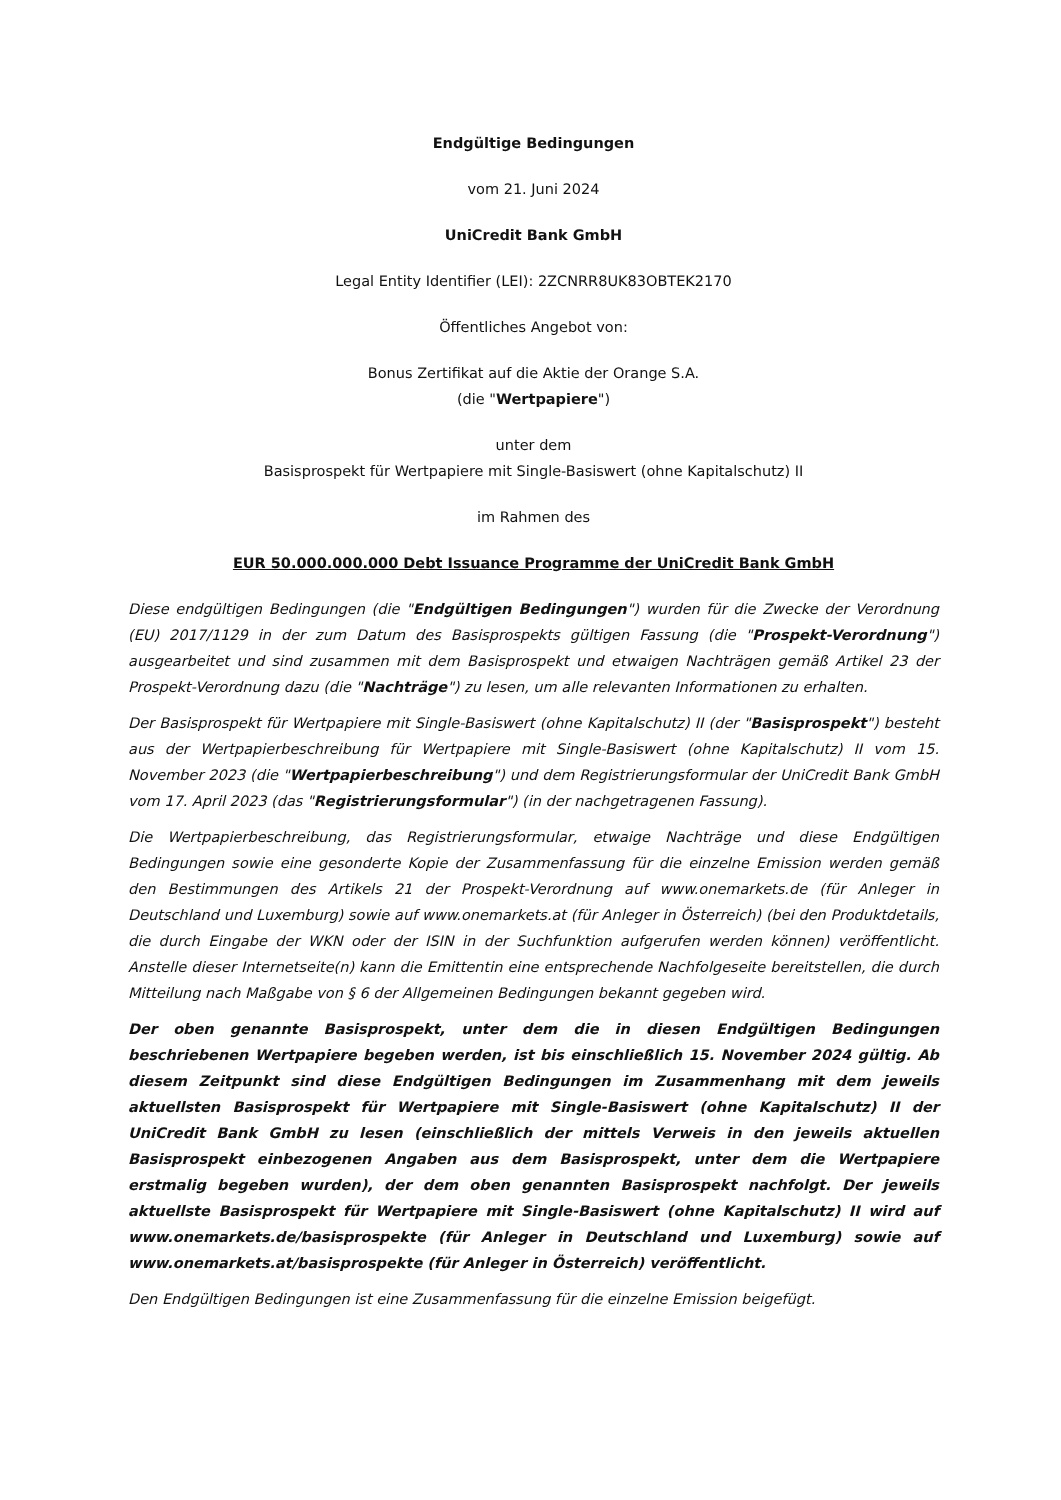Endgültige Bedingungen
vom 21. Juni 2024
UniCredit Bank GmbH
Legal Entity Identifier (LEI): 2ZCNRR8UK83OBTEK2170
Öffentliches Angebot von:
Bonus Zertifikat auf die Aktie der Orange S.A.
(die "Wertpapiere")
unter dem
Basisprospekt für Wertpapiere mit Single-Basiswert (ohne Kapitalschutz) II
im Rahmen des
EUR 50.000.000.000 Debt Issuance Programme der UniCredit Bank GmbH
Diese endgültigen Bedingungen (die "Endgültigen Bedingungen") wurden für die Zwecke der Verordnung (EU) 2017/1129 in der zum Datum des Basisprospekts gültigen Fassung (die "Prospekt-Verordnung") ausgearbeitet und sind zusammen mit dem Basisprospekt und etwaigen Nachträgen gemäß Artikel 23 der Prospekt-Verordnung dazu (die "Nachträge") zu lesen, um alle relevanten Informationen zu erhalten.
Der Basisprospekt für Wertpapiere mit Single-Basiswert (ohne Kapitalschutz) II (der "Basisprospekt") besteht aus der Wertpapierbeschreibung für Wertpapiere mit Single-Basiswert (ohne Kapitalschutz) II vom 15. November 2023 (die "Wertpapierbeschreibung") und dem Registrierungsformular der UniCredit Bank GmbH vom 17. April 2023 (das "Registrierungsformular") (in der nachgetragenen Fassung).
Die Wertpapierbeschreibung, das Registrierungsformular, etwaige Nachträge und diese Endgültigen Bedingungen sowie eine gesonderte Kopie der Zusammenfassung für die einzelne Emission werden gemäß den Bestimmungen des Artikels 21 der Prospekt-Verordnung auf www.onemarkets.de (für Anleger in Deutschland und Luxemburg) sowie auf www.onemarkets.at (für Anleger in Österreich) (bei den Produktdetails, die durch Eingabe der WKN oder der ISIN in der Suchfunktion aufgerufen werden können) veröffentlicht. Anstelle dieser Internetseite(n) kann die Emittentin eine entsprechende Nachfolgeseite bereitstellen, die durch Mitteilung nach Maßgabe von § 6 der Allgemeinen Bedingungen bekannt gegeben wird.
Der oben genannte Basisprospekt, unter dem die in diesen Endgültigen Bedingungen beschriebenen Wertpapiere begeben werden, ist bis einschließlich 15. November 2024 gültig. Ab diesem Zeitpunkt sind diese Endgültigen Bedingungen im Zusammenhang mit dem jeweils aktuellsten Basisprospekt für Wertpapiere mit Single-Basiswert (ohne Kapitalschutz) II der UniCredit Bank GmbH zu lesen (einschließlich der mittels Verweis in den jeweils aktuellen Basisprospekt einbezogenen Angaben aus dem Basisprospekt, unter dem die Wertpapiere erstmalig begeben wurden), der dem oben genannten Basisprospekt nachfolgt. Der jeweils aktuellste Basisprospekt für Wertpapiere mit Single-Basiswert (ohne Kapitalschutz) II wird auf www.onemarkets.de/basisprospekte (für Anleger in Deutschland und Luxemburg) sowie auf www.onemarkets.at/basisprospekte (für Anleger in Österreich) veröffentlicht.
Den Endgültigen Bedingungen ist eine Zusammenfassung für die einzelne Emission beigefügt.